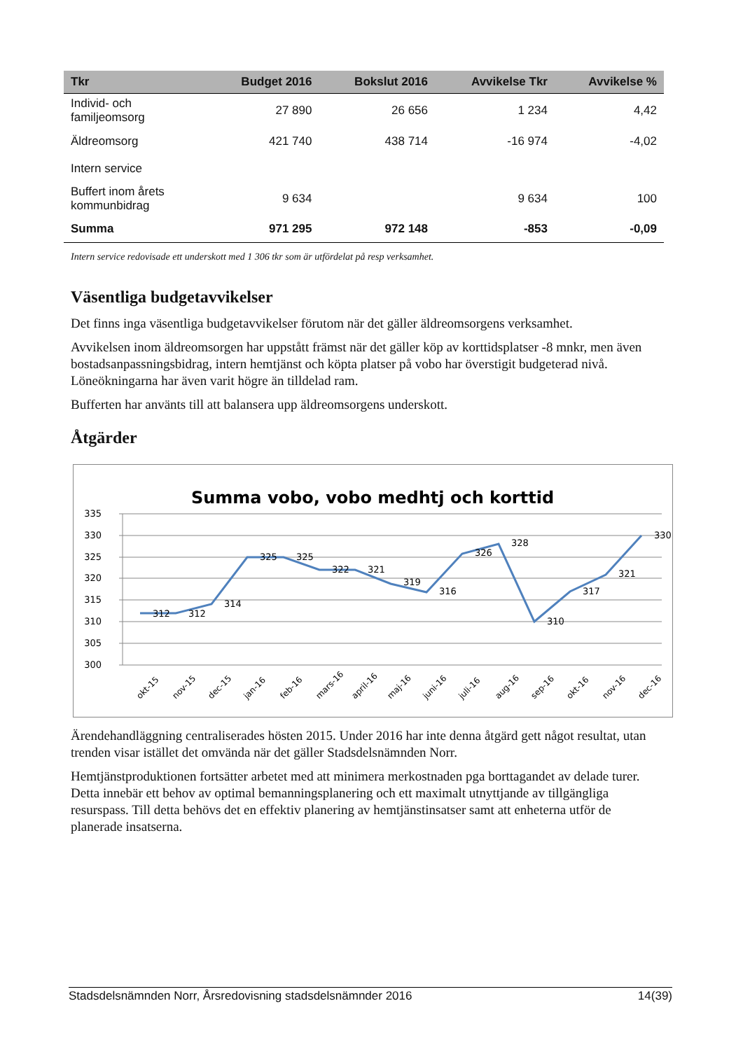| Tkr | Budget 2016 | Bokslut 2016 | Avvikelse Tkr | Avvikelse % |
| --- | --- | --- | --- | --- |
| Individ- och familjeomsorg | 27 890 | 26 656 | 1 234 | 4,42 |
| Äldreomsorg | 421 740 | 438 714 | -16 974 | -4,02 |
| Intern service | | | | |
| Buffert inom årets kommunbidrag | 9 634 | | 9 634 | 100 |
| Summa | 971 295 | 972 148 | -853 | -0,09 |
Intern service redovisade ett underskott med 1 306 tkr som är utfördelat på resp verksamhet.
Väsentliga budgetavvikelser
Det finns inga väsentliga budgetavvikelser förutom när det gäller äldreomsorgens verksamhet.
Avvikelsen inom äldreomsorgen har uppstått främst när det gäller köp av korttidsplatser -8 mnkr, men även bostadsanpassningsbidrag, intern hemtjänst och köpta platser på vobo har överstigit budgeterad nivå. Löneökningarna har även varit högre än tilldelad ram.
Bufferten har använts till att balansera upp äldreomsorgens underskott.
Åtgärder
Summa vobo, vobo medhtj och korttid
335
330
325
320
315
310
305
300
312
312
314
325
325
322
321
319
316
326
328
310
317
321
330
okt-15
nov-15
dec-15
jan-16
feb-16
mars-16
april-16
maj-16
juni-16
juli-16
aug-16
sep-16
okt-16
nov-16
dec-16
Ärendehandläggning centraliserades hösten 2015. Under 2016 har inte denna åtgärd gett något resultat, utan trenden visar istället det omvända när det gäller Stadsdelsnämnden Norr.
Hemtjänstproduktionen fortsätter arbetet med att minimera merkostnaden pga borttagandet av delade turer. Detta innebär ett behov av optimal bemanningsplanering och ett maximalt utnyttjande av tillgängliga resurspass. Till detta behövs det en effektiv planering av hemtjänstinsatser samt att enheterna utför de planerade insatserna.
Stadsdelsnämnden Norr, Årsredovisning stadsdelsnämnder 2016 14(39)